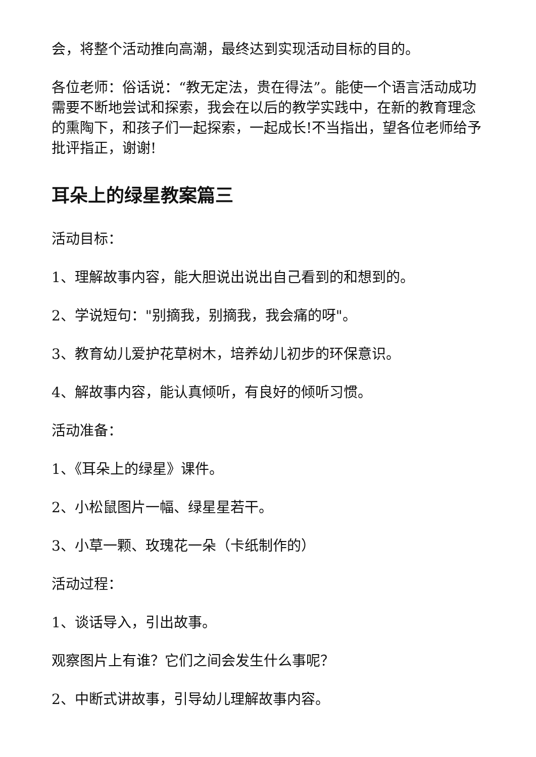会，将整个活动推向高潮，最终达到实现活动目标的目的。
各位老师：俗话说：“教无定法，贵在得法”。能使一个语言活动成功需要不断地尝试和探索，我会在以后的教学实践中，在新的教育理念的熏陶下，和孩子们一起探索，一起成长!不当指出，望各位老师给予批评指正，谢谢!
耳朵上的绿星教案篇三
活动目标：
1、理解故事内容，能大胆说出说出自己看到的和想到的。
2、学说短句："别摘我，别摘我，我会痛的呀"。
3、教育幼儿爱护花草树木，培养幼儿初步的环保意识。
4、解故事内容，能认真倾听，有良好的倾听习惯。
活动准备：
1、《耳朵上的绿星》课件。
2、小松鼠图片一幅、绿星星若干。
3、小草一颗、玫瑰花一朵（卡纸制作的）
活动过程：
1、谈话导入，引出故事。
观察图片上有谁？它们之间会发生什么事呢？
2、中断式讲故事，引导幼儿理解故事内容。